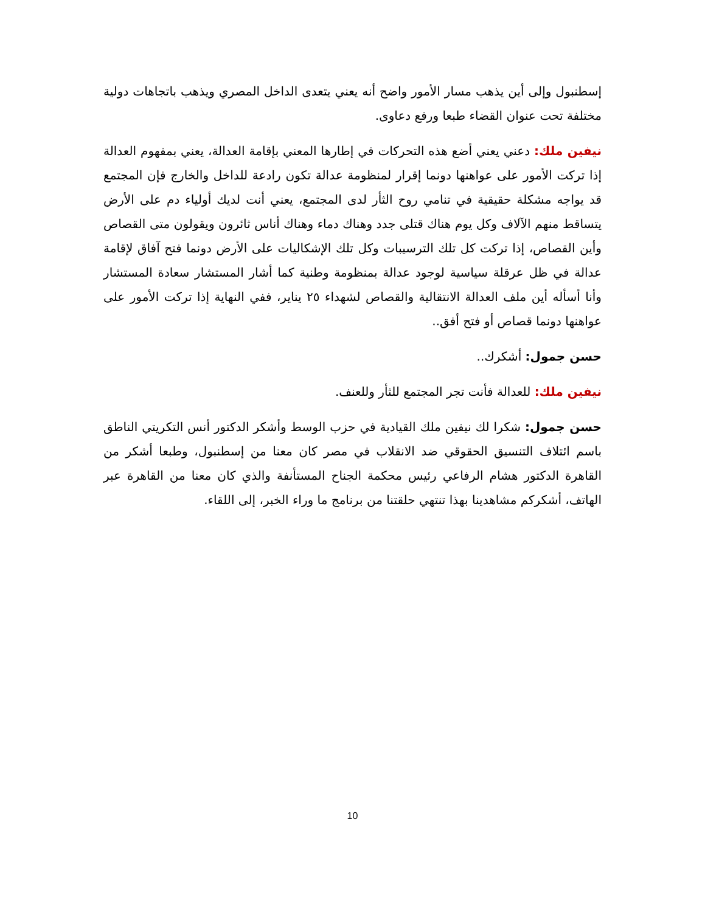إسطنبول وإلى أين يذهب مسار الأمور واضح أنه يعني يتعدى الداخل المصري ويذهب باتجاهات دولية مختلفة تحت عنوان القضاء طبعا ورفع دعاوى.
نيفين ملك: دعني يعني أضع هذه التحركات في إطارها المعني بإقامة العدالة، يعني بمفهوم العدالة إذا تركت الأمور على عواهنها دونما إقرار لمنظومة عدالة تكون رادعة للداخل والخارج فإن المجتمع قد يواجه مشكلة حقيقية في تنامي روح الثأر لدى المجتمع، يعني أنت لديك أولياء دم على الأرض يتساقط منهم الآلاف وكل يوم هناك قتلى جدد وهناك دماء وهناك أناس ثائرون ويقولون متى القصاص وأين القصاص، إذا تركت كل تلك الترسيبات وكل تلك الإشكاليات على الأرض دونما فتح آفاق لإقامة عدالة في ظل عرقلة سياسية لوجود عدالة بمنظومة وطنية كما أشار المستشار سعادة المستشار وأنا أسأله أين ملف العدالة الانتقالية والقصاص لشهداء ٢٥ يناير، ففي النهاية إذا تركت الأمور على عواهنها دونما قصاص أو فتح أفق..
حسن جمول: أشكرك..
نيفين ملك: للعدالة فأنت تجر المجتمع للثأر وللعنف.
حسن جمول: شكرا لك نيفين ملك القيادية في حزب الوسط وأشكر الدكتور أنس التكريتي الناطق باسم ائتلاف التنسيق الحقوقي ضد الانقلاب في مصر كان معنا من إسطنبول، وطبعا أشكر من القاهرة الدكتور هشام الرفاعي رئيس محكمة الجناح المستأنفة والذي كان معنا من القاهرة عبر الهاتف، أشكركم مشاهدينا بهذا تنتهي حلقتنا من برنامج ما وراء الخبر، إلى اللقاء.
10